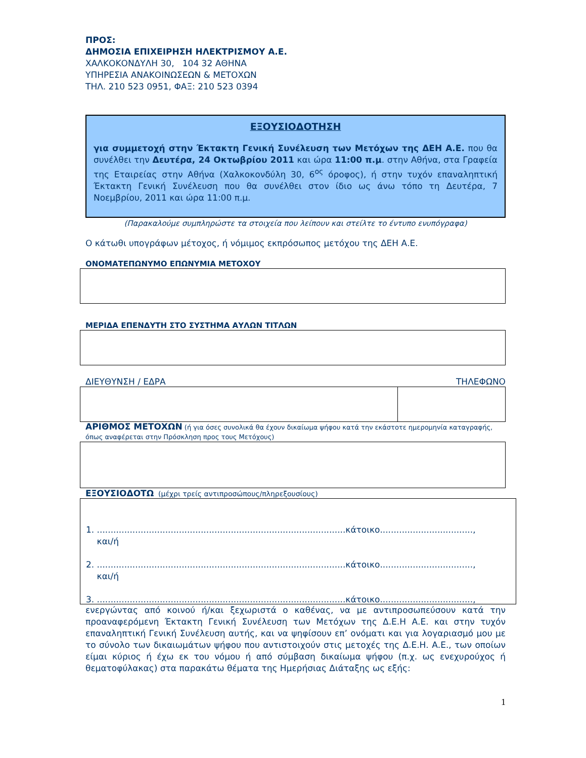ΠΡΟΣ:
ΔΗΜΟΣΙΑ ΕΠΙΧΕΙΡΗΣΗ ΗΛΕΚΤΡΙΣΜΟΥ Α.Ε.
ΧΑΛΚΟΚΟΝΔΥΛΗ 30, 104 32 ΑΘΗΝΑ
ΥΠΗΡΕΣΙΑ ΑΝΑΚΟΙΝΩΣΕΩΝ & ΜΕΤΟΧΩΝ
ΤΗΛ. 210 523 0951, ΦΑΞ: 210 523 0394
ΕΞΟΥΣΙΟΔΟΤΗΣΗ
για συμμετοχή στην Έκτακτη Γενική Συνέλευση των Μετόχων της ΔΕΗ Α.Ε. που θα συνέλθει την Δευτέρα, 24 Οκτωβρίου 2011 και ώρα 11:00 π.μ. στην Αθήνα, στα Γραφεία της Εταιρείας στην Αθήνα (Χαλκοκονδύλη 30, 6<sup>ος</sup> όροφος), ή στην τυχόν επαναληπτική Έκτακτη Γενική Συνέλευση που θα συνέλθει στον ίδιο ως άνω τόπο τη Δευτέρα, 7 Νοεμβρίου, 2011 και ώρα 11:00 π.μ.
(Παρακαλούμε συμπληρώστε τα στοιχεία που λείπουν και στείλτε το έντυπο ενυπόγραφα)
Ο κάτωθι υπογράφων μέτοχος, ή νόμιμος εκπρόσωπος μετόχου της ΔΕΗ Α.Ε.
ΟΝΟΜΑΤΕΠΩΝΥΜΟ ΕΠΩΝΥΜΙΑ ΜΕΤΟΧΟΥ
ΜΕΡΙΔΑ ΕΠΕΝΔΥΤΗ ΣΤΟ ΣΥΣΤΗΜΑ ΑΥΛΩΝ ΤΙΤΛΩΝ
ΔΙΕΥΘΥΝΣΗ / ΕΔΡΑ ΤΗΛΕΦΩΝΟ
ΑΡΙΘΜΟΣ ΜΕΤΟΧΩΝ (ή για όσες συνολικά θα έχουν δικαίωμα ψήφου κατά την εκάστοτε ημερομηνία καταγραφής, όπως αναφέρεται στην Πρόσκληση προς τους Μετόχους)
ΕΞΟΥΣΙΟΔΟΤΩ (μέχρι τρείς αντιπροσώπους/πληρεξουσίους)
1. ...........................................................................................κάτοικο..................................,
και/ή
2. ...........................................................................................κάτοικο..................................,
και/ή
3. ...........................................................................................κάτοικο..................................,
ενεργώντας από κοινού ή/και ξεχωριστά ο καθένας, να με αντιπροσωπεύσουν κατά την προαναφερόμενη Έκτακτη Γενική Συνέλευση των Μετόχων της Δ.Ε.Η Α.Ε. και στην τυχόν επαναληπτική Γενική Συνέλευση αυτής, και να ψηφίσουν επ’ ονόματι και για λογαριασμό μου με το σύνολο των δικαιωμάτων ψήφου που αντιστοιχούν στις μετοχές της Δ.Ε.Η. Α.Ε., των οποίων είμαι κύριος ή έχω εκ του νόμου ή από σύμβαση δικαίωμα ψήφου (π.χ. ως ενεχυρούχος ή θεματοφύλακας) στα παρακάτω θέματα της Ημερήσιας Διάταξης ως εξής:
1